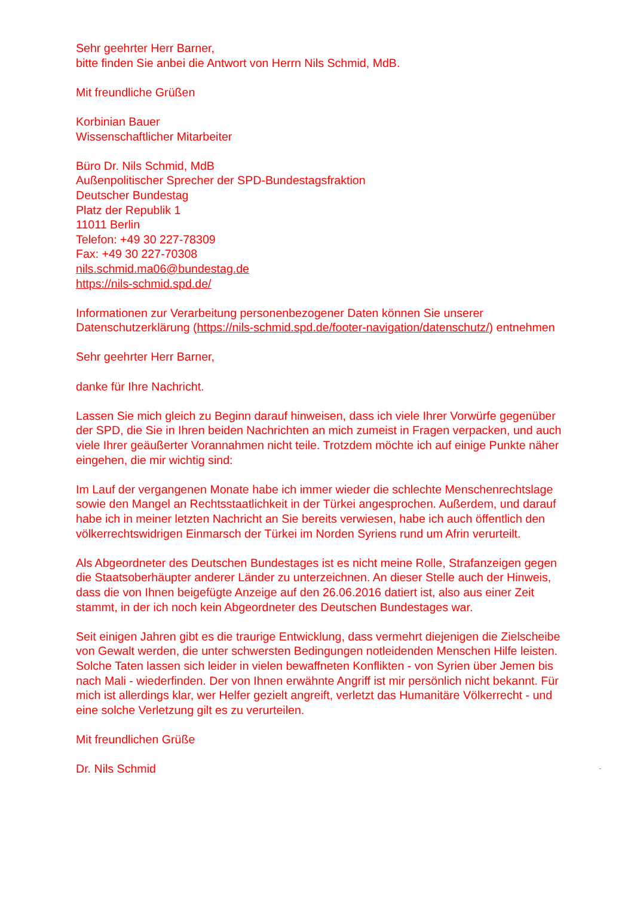Sehr geehrter Herr Barner,
bitte finden Sie anbei die Antwort von Herrn Nils Schmid, MdB.
Mit freundliche Grüßen
Korbinian Bauer
Wissenschaftlicher Mitarbeiter
Büro Dr. Nils Schmid, MdB
Außenpolitischer Sprecher der SPD-Bundestagsfraktion
Deutscher Bundestag
Platz der Republik 1
11011 Berlin
Telefon: +49 30 227-78309
Fax: +49 30 227-70308
nils.schmid.ma06@bundestag.de
https://nils-schmid.spd.de/
Informationen zur Verarbeitung personenbezogener Daten können Sie unserer Datenschutzerklärung (https://nils-schmid.spd.de/footer-navigation/datenschutz/) entnehmen
Sehr geehrter Herr Barner,
danke für Ihre Nachricht.
Lassen Sie mich gleich zu Beginn darauf hinweisen, dass ich viele Ihrer Vorwürfe gegenüber der SPD, die Sie in Ihren beiden Nachrichten an mich zumeist in Fragen verpacken, und auch viele Ihrer geäußerter Vorannahmen nicht teile. Trotzdem möchte ich auf einige Punkte näher eingehen, die mir wichtig sind:
Im Lauf der vergangenen Monate habe ich immer wieder die schlechte Menschenrechtslage sowie den Mangel an Rechtsstaatlichkeit in der Türkei angesprochen. Außerdem, und darauf habe ich in meiner letzten Nachricht an Sie bereits verwiesen, habe ich auch öffentlich den völkerrechtswidrigen Einmarsch der Türkei im Norden Syriens rund um Afrin verurteilt.
Als Abgeordneter des Deutschen Bundestages ist es nicht meine Rolle, Strafanzeigen gegen die Staatsoberhäupter anderer Länder zu unterzeichnen. An dieser Stelle auch der Hinweis, dass die von Ihnen beigefügte Anzeige auf den 26.06.2016 datiert ist, also aus einer Zeit stammt, in der ich noch kein Abgeordneter des Deutschen Bundestages war.
Seit einigen Jahren gibt es die traurige Entwicklung, dass vermehrt diejenigen die Zielscheibe von Gewalt werden, die unter schwersten Bedingungen notleidenden Menschen Hilfe leisten. Solche Taten lassen sich leider in vielen bewaffneten Konflikten - von Syrien über Jemen bis nach Mali - wiederfinden. Der von Ihnen erwähnte Angriff ist mir persönlich nicht bekannt. Für mich ist allerdings klar, wer Helfer gezielt angreift, verletzt das Humanitäre Völkerrecht - und eine solche Verletzung gilt es zu verurteilen.
Mit freundlichen Grüße
Dr. Nils Schmid -